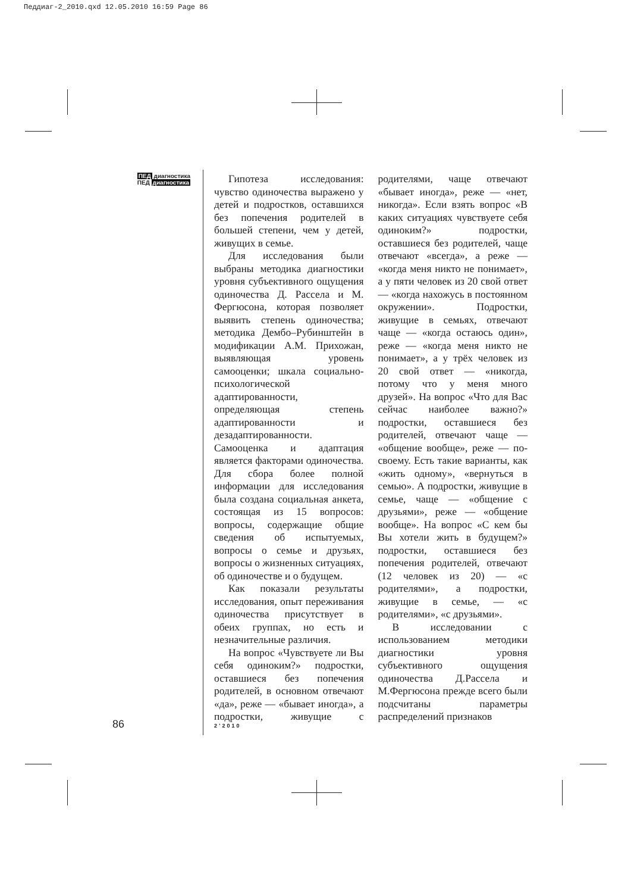Педдиаг-2_2010.qxd 12.05.2010 16:59 Page 86
ПЕД диагностика
ПЕД диагностика
Гипотеза исследования: чувство одиночества выражено у детей и подростков, оставшихся без попечения родителей в большей степени, чем у детей, живущих в семье.
Для исследования были выбраны методика диагностики уровня субъективного ощущения одиночества Д. Рассела и М. Фергюсона, которая позволяет выявить степень одиночества; методика Дембо–Рубинштейн в модификации А.М. Прихожан, выявляющая уровень самооценки; шкала социально-психологической адаптированности, определяющая степень адаптированности и дезадаптированности. Самооценка и адаптация является факторами одиночества. Для сбора более полной информации для исследования была создана социальная анкета, состоящая из 15 вопросов: вопросы, содержащие общие сведения об испытуемых, вопросы о семье и друзьях, вопросы о жизненных ситуациях, об одиночестве и о будущем.
Как показали результаты исследования, опыт переживания одиночества присутствует в обеих группах, но есть и незначительные различия.
На вопрос «Чувствуете ли Вы себя одиноким?» подростки, оставшиеся без попечения родителей, в основном отвечают «да», реже — «бывает иногда», а подростки, живущие с родителями, чаще отвечают «бывает иногда», реже — «нет, никогда». Если взять вопрос «В каких ситуациях чувствуете себя одиноким?» подростки, оставшиеся без родителей, чаще отвечают «всегда», а реже — «когда меня никто не понимает», а у пяти человек из 20 свой ответ — «когда нахожусь в постоянном окружении». Подростки, живущие в семьях, отвечают чаще — «когда остаюсь один», реже — «когда меня никто не понимает», а у трёх человек из 20 свой ответ — «никогда, потому что у меня много друзей». На вопрос «Что для Вас сейчас наиболее важно?» подростки, оставшиеся без родителей, отвечают чаще — «общение вообще», реже — по-своему. Есть такие варианты, как «жить одному», «вернуться в семью». А подростки, живущие в семье, чаще — «общение с друзьями», реже — «общение вообще». На вопрос «С кем бы Вы хотели жить в будущем?» подростки, оставшиеся без попечения родителей, отвечают (12 человек из 20) — «с родителями», а подростки, живущие в семье, — «с родителями», «с друзьями».
В исследовании с использованием методики диагностики уровня субъективного ощущения одиночества Д.Рассела и М.Фергюсона прежде всего были подсчитаны параметры распределений признаков
86 2’2010